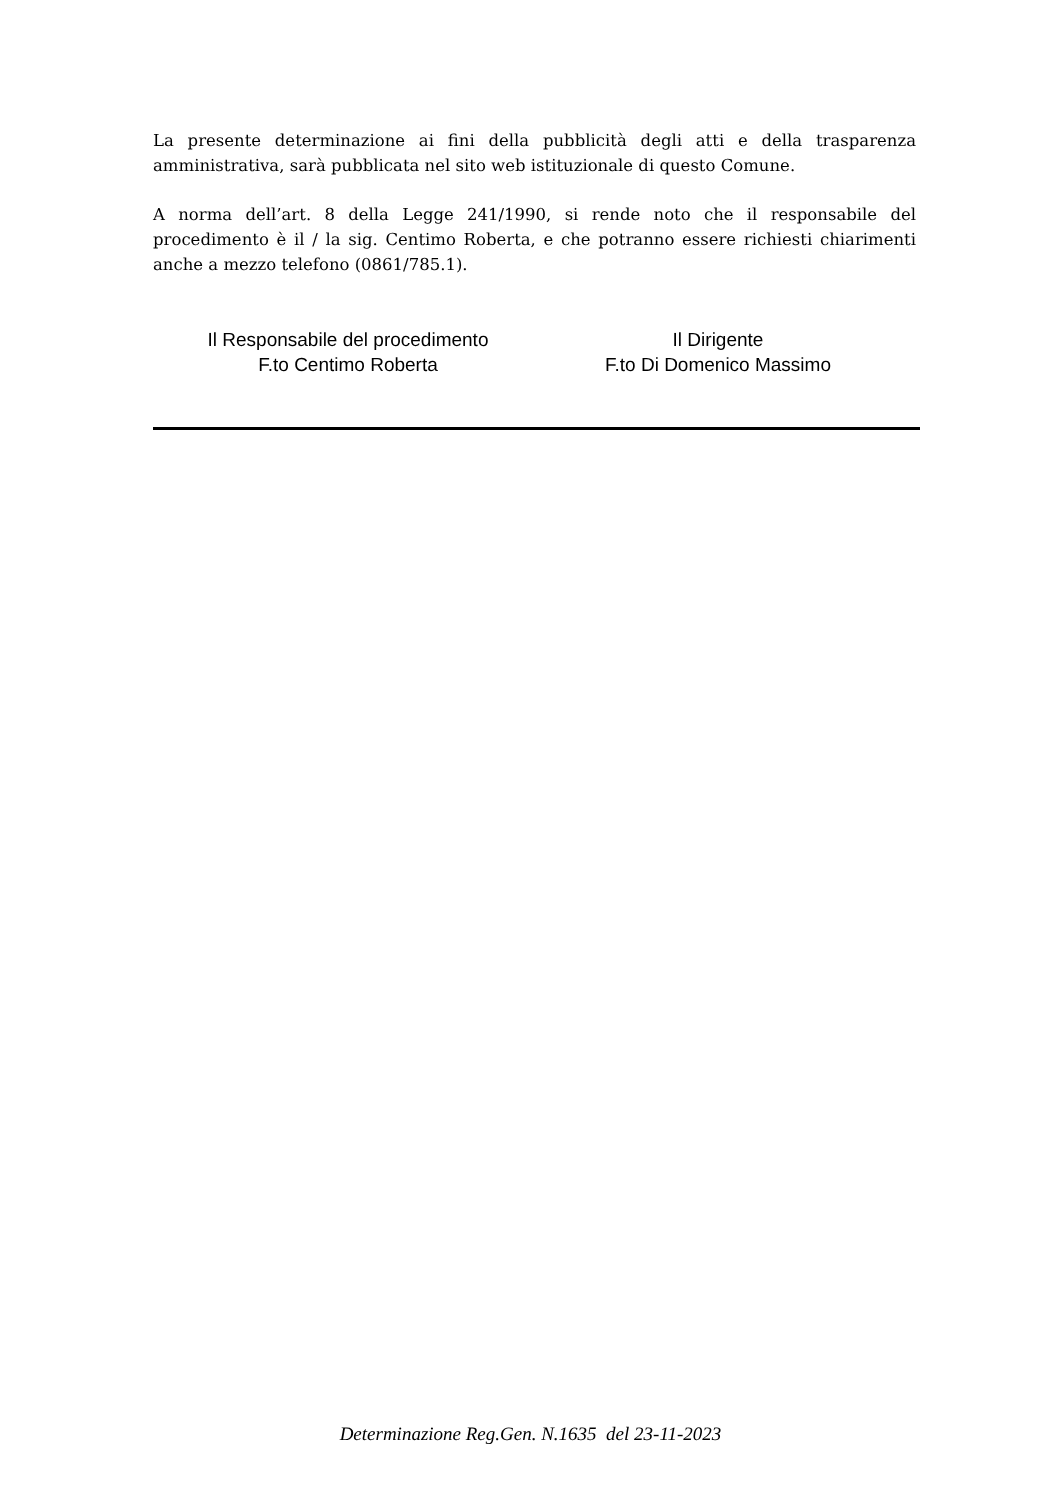La presente determinazione ai fini della pubblicità degli atti e della trasparenza amministrativa, sarà pubblicata nel sito web istituzionale di questo Comune.
A norma dell’art. 8 della Legge 241/1990, si rende noto che il responsabile del procedimento è il / la sig. Centimo Roberta, e che potranno essere richiesti chiarimenti anche a mezzo telefono (0861/785.1).
Il Responsabile del procedimento
F.to Centimo Roberta
Il Dirigente
F.to Di Domenico Massimo
Determinazione Reg.Gen. N.1635 del 23-11-2023